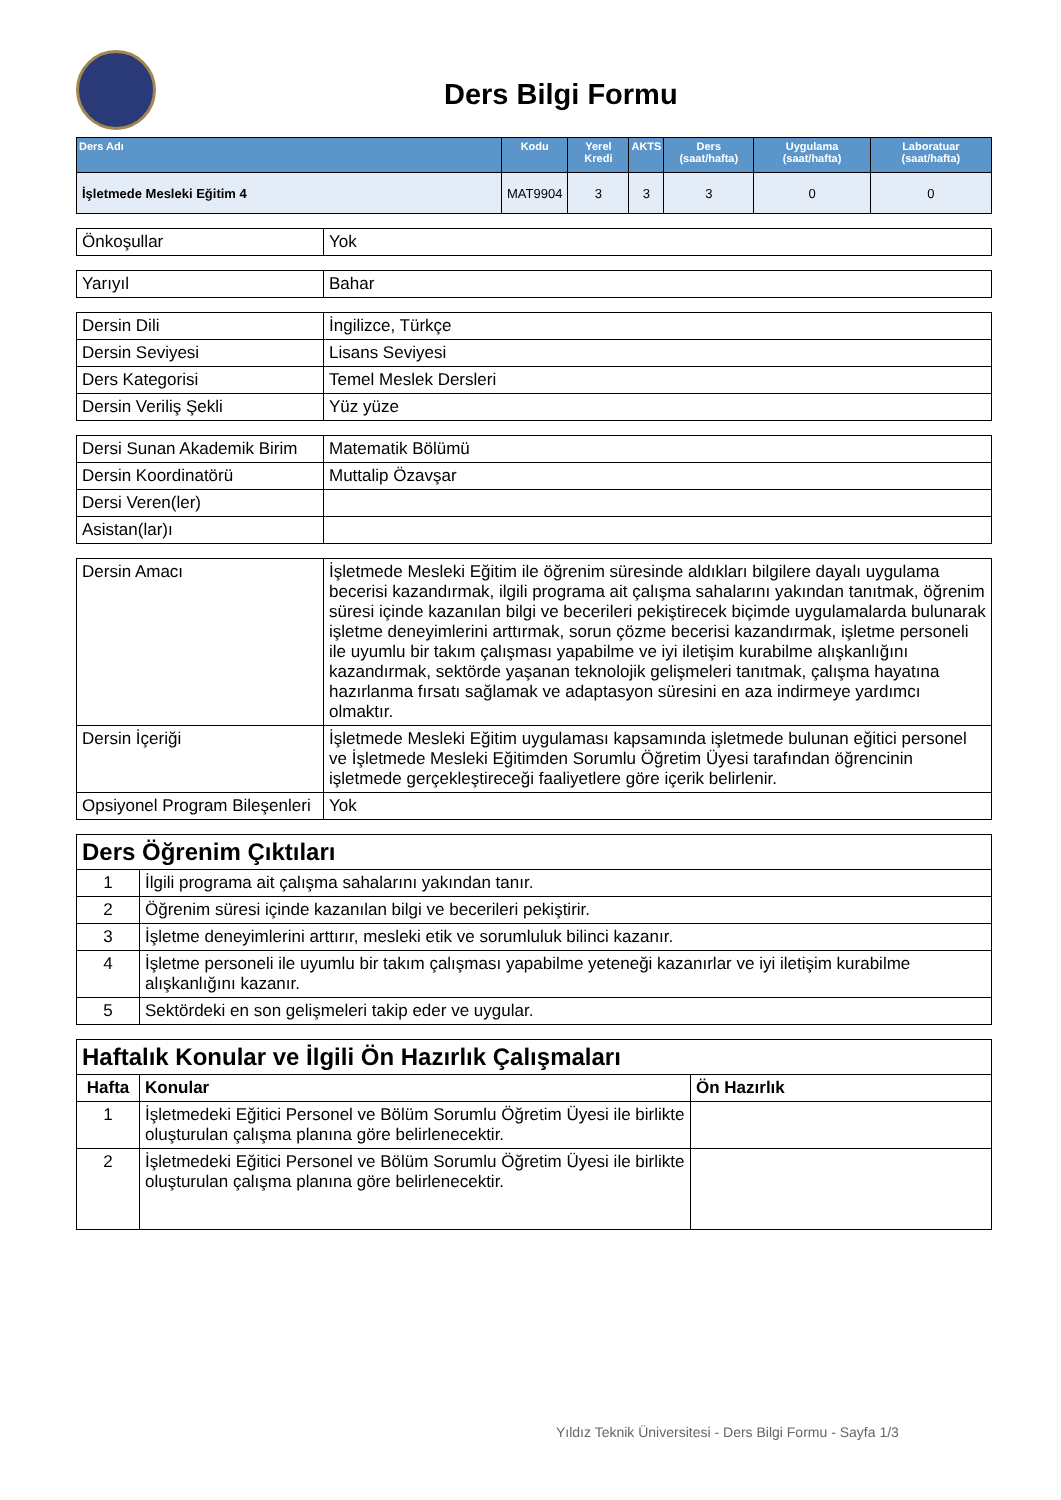Ders Bilgi Formu
| Ders Adı | Kodu | Yerel Kredi | AKTS | Ders (saat/hafta) | Uygulama (saat/hafta) | Laboratuar (saat/hafta) |
| --- | --- | --- | --- | --- | --- | --- |
| İşletmede Mesleki Eğitim 4 | MAT9904 | 3 | 3 | 3 | 0 | 0 |
| Önkoşullar | Yok |
| Yarıyıl | Bahar |
| Dersin Dili | İngilizce, Türkçe |
| Dersin Seviyesi | Lisans Seviyesi |
| Ders Kategorisi | Temel Meslek Dersleri |
| Dersin Veriliş Şekli | Yüz yüze |
| Dersi Sunan Akademik Birim | Matematik Bölümü |
| Dersin Koordinatörü | Muttalip Özavşar |
| Dersi Veren(ler) | |
| Asistan(lar)ı | |
| Dersin Amacı | İşletmede Mesleki Eğitim ile öğrenim süresinde aldıkları bilgilere dayalı uygulama becerisi kazandırmak, ilgili programa ait çalışma sahalarını yakından tanıtmak, öğrenim süresi içinde kazanılan bilgi ve becerileri pekiştirecek biçimde uygulamalarda bulunarak işletme deneyimlerini arttırmak, sorun çözme becerisi kazandırmak, işletme personeli ile uyumlu bir takım çalışması yapabilme ve iyi iletişim kurabilme alışkanlığını kazandırmak, sektörde yaşanan teknolojik gelişmeleri tanıtmak, çalışma hayatına hazırlanma fırsatı sağlamak ve adaptasyon süresini en aza indirmeye yardımcı olmaktır. |
| Dersin İçeriği | İşletmede Mesleki Eğitim uygulaması kapsamında işletmede bulunan eğitici personel ve İşletmede Mesleki Eğitimden Sorumlu Öğretim Üyesi tarafından öğrencinin işletmede gerçekleştireceği faaliyetlere göre içerik belirlenir. |
| Opsiyonel Program Bileşenleri | Yok |
| Ders Öğrenim Çıktıları | |
| 1 | İlgili programa ait çalışma sahalarını yakından tanır. |
| 2 | Öğrenim süresi içinde kazanılan bilgi ve becerileri pekiştirir. |
| 3 | İşletme deneyimlerini arttırır, mesleki etik ve sorumluluk bilinci kazanır. |
| 4 | İşletme personeli ile uyumlu bir takım çalışması yapabilme yeteneği kazanırlar ve iyi iletişim kurabilme alışkanlığını kazanır. |
| 5 | Sektördeki en son gelişmeleri takip eder ve uygular. |
| Haftalık Konular ve İlgili Ön Hazırlık Çalışmaları | | |
| Hafta | Konular | Ön Hazırlık |
| 1 | İşletmedeki Eğitici Personel ve Bölüm Sorumlu Öğretim Üyesi ile birlikte oluşturulan çalışma planına göre belirlenecektir. | |
| 2 | İşletmedeki Eğitici Personel ve Bölüm Sorumlu Öğretim Üyesi ile birlikte oluşturulan çalışma planına göre belirlenecektir. | |
Yıldız Teknik Üniversitesi - Ders Bilgi Formu - Sayfa 1/3